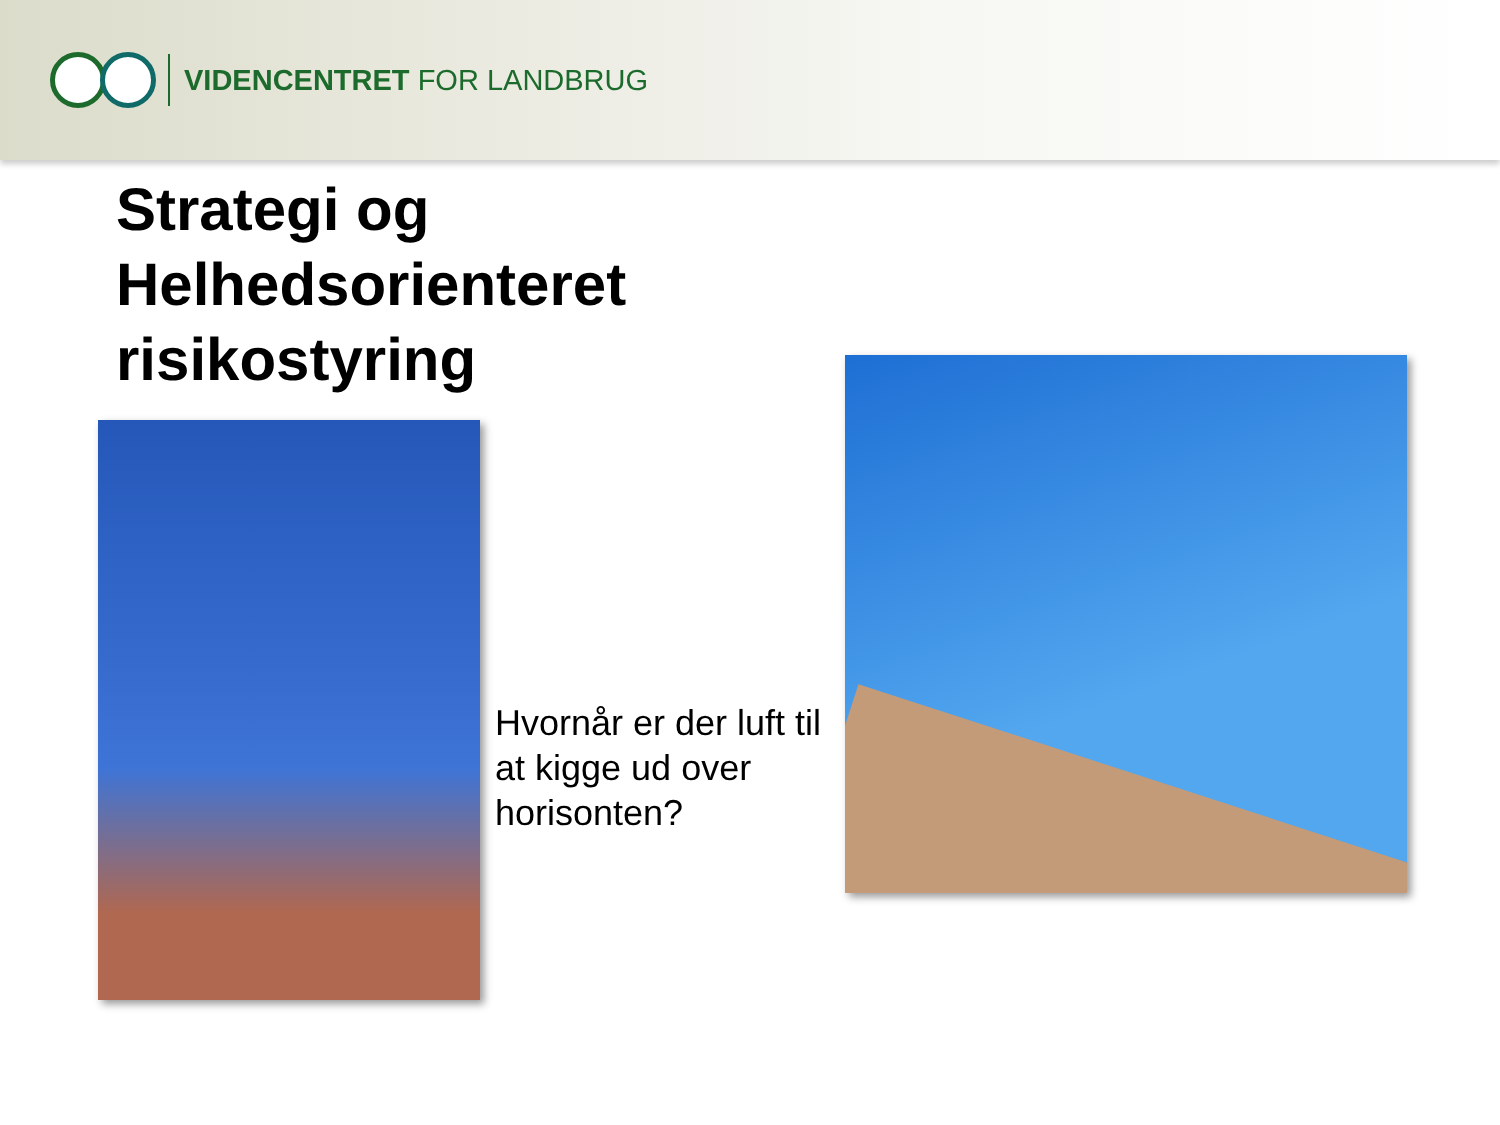VIDENCENTRET FOR LANDBRUG
Strategi og
Helhedsorienteret
risikostyring
Hvornår er der luft til at kigge ud over horisonten?